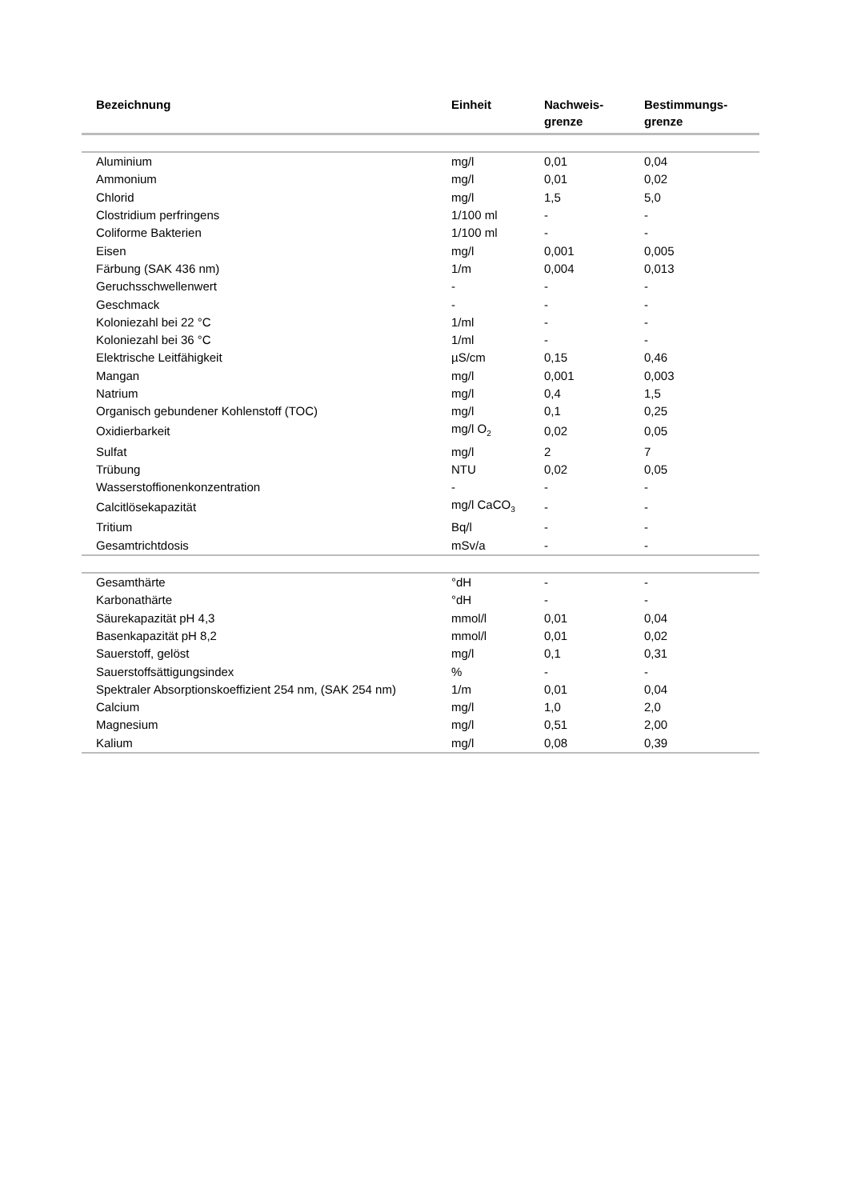| Bezeichnung | Einheit | Nachweis- grenze | Bestimmungs- grenze |
| --- | --- | --- | --- |
| Aluminium | mg/l | 0,01 | 0,04 |
| Ammonium | mg/l | 0,01 | 0,02 |
| Chlorid | mg/l | 1,5 | 5,0 |
| Clostridium perfringens | 1/100 ml | - | - |
| Coliforme Bakterien | 1/100 ml | - | - |
| Eisen | mg/l | 0,001 | 0,005 |
| Färbung (SAK 436 nm) | 1/m | 0,004 | 0,013 |
| Geruchsschwellenwert | - | - | - |
| Geschmack | - | - | - |
| Koloniezahl bei 22 °C | 1/ml | - | - |
| Koloniezahl bei 36 °C | 1/ml | - | - |
| Elektrische Leitfähigkeit | µS/cm | 0,15 | 0,46 |
| Mangan | mg/l | 0,001 | 0,003 |
| Natrium | mg/l | 0,4 | 1,5 |
| Organisch gebundener Kohlenstoff (TOC) | mg/l | 0,1 | 0,25 |
| Oxidierbarkeit | mg/l O<sub>2</sub> | 0,02 | 0,05 |
| Sulfat | mg/l | 2 | 7 |
| Trübung | NTU | 0,02 | 0,05 |
| Wasserstoffionenkonzentration | - | - | - |
| Calcitlösekapazität | mg/l CaCO<sub>3</sub> | - | - |
| Tritium | Bq/l | - | - |
| Gesamtrichtdosis | mSv/a | - | - |
| Gesamthärte | °dH | - | - |
| Karbonathärte | °dH | - | - |
| Säurekapazität pH 4,3 | mmol/l | 0,01 | 0,04 |
| Basenkapazität pH 8,2 | mmol/l | 0,01 | 0,02 |
| Sauerstoff, gelöst | mg/l | 0,1 | 0,31 |
| Sauerstoffsättigungsindex | % | - | - |
| Spektraler Absorptionskoeffizient 254 nm, (SAK 254 nm) | 1/m | 0,01 | 0,04 |
| Calcium | mg/l | 1,0 | 2,0 |
| Magnesium | mg/l | 0,51 | 2,00 |
| Kalium | mg/l | 0,08 | 0,39 |